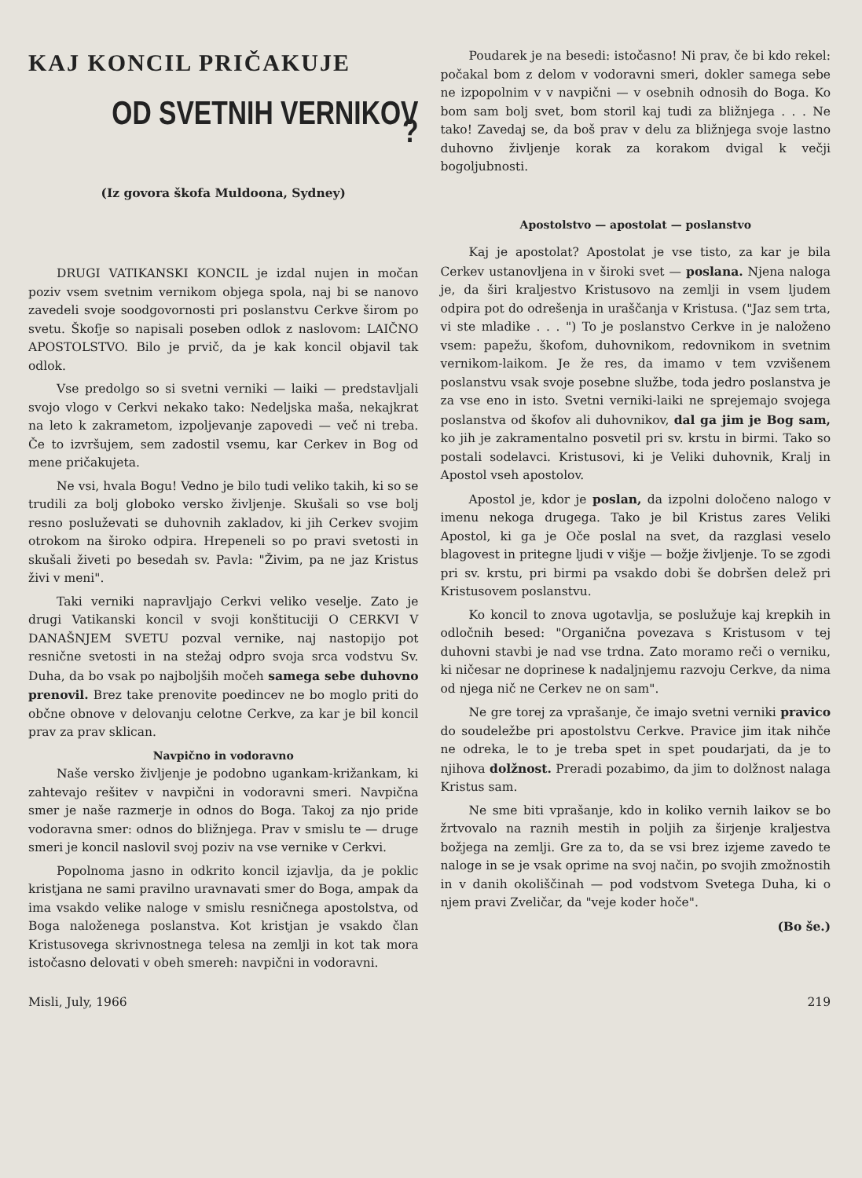KAJ KONCIL PRIČAKUJE
OD SVETNIH VERNIKOV ?
(Iz govora škofa Muldoona, Sydney)
DRUGI VATIKANSKI KONCIL je izdal nujen in močan poziv vsem svetnim vernikom objega spola, naj bi se nanovo zavedeli svoje soodgovornosti pri poslanstvu Cerkve širom po svetu. Škofje so napisali poseben odlok z naslovom: LAIČNO APOSTOLSTVO. Bilo je prvič, da je kak koncil objavil tak odlok.
Vse predolgo so si svetni verniki — laiki — predstavljali svojo vlogo v Cerkvi nekako tako: Nedeljska maša, nekajkrat na leto k zakrametom, izpoljevanje zapovedi — več ni treba. Če to izvršujem, sem zadostil vsemu, kar Cerkev in Bog od mene pričakujeta.
Ne vsi, hvala Bogu! Vedno je bilo tudi veliko takih, ki so se trudili za bolj globoko versko življenje. Skušali so vse bolj resno posluževati se duhovnih zakladov, ki jih Cerkev svojim otrokom na široko odpira. Hrepeneli so po pravi svetosti in skušali živeti po besedah sv. Pavla: "Živim, pa ne jaz Kristus živi v meni".
Taki verniki napravljajo Cerkvi veliko veselje. Zato je drugi Vatikanski koncil v svoji konštituciji O CERKVI V DANAŠNJEM SVETU pozval vernike, naj nastopijo pot resnične svetosti in na stežaj odpro svoja srca vodstvu Sv. Duha, da bo vsak po najboljših močeh samega sebe duhovno prenovil. Brez take prenovite poedincev ne bo moglo priti do občne obnove v delovanju celotne Cerkve, za kar je bil koncil prav za prav sklican.
Navpično in vodoravno
Naše versko življenje je podobno ugankam-križankam, ki zahtevajo rešitev v navpični in vodoravni smeri. Navpična smer je naše razmerje in odnos do Boga. Takoj za njo pride vodoravna smer: odnos do bližnjega. Prav v smislu te — druge smeri je koncil naslovil svoj poziv na vse vernike v Cerkvi.
Popolnoma jasno in odkrito koncil izjavlja, da je poklic kristjana ne sami pravilno uravnavati smer do Boga, ampak da ima vsakdo velike naloge v smislu resničnega apostolstva, od Boga naloženega poslanstva. Kot kristjan je vsakdo član Kristusovega skrivnostnega telesa na zemlji in kot tak mora istočasno delovati v obeh smereh: navpični in vodoravni.
Poudarek je na besedi: istočasno! Ni prav, če bi kdo rekel: počakal bom z delom v vodoravni smeri, dokler samega sebe ne izpopolnim v v navpični — v osebnih odnosih do Boga. Ko bom sam bolj svet, bom storil kaj tudi za bližnjega . . . Ne tako! Zavedaj se, da boš prav v delu za bližnjega svoje lastno duhovno življenje korak za korakom dvigal k večji bogoljubnosti.
Apostolstvo — apostolat — poslanstvo
Kaj je apostolat? Apostolat je vse tisto, za kar je bila Cerkev ustanovljena in v široki svet — poslana. Njena naloga je, da širi kraljestvo Kristusovo na zemlji in vsem ljudem odpira pot do odrešenja in uraščanja v Kristusa. ("Jaz sem trta, vi ste mladike . . . ") To je poslanstvo Cerkve in je naloženo vsem: papežu, škofom, duhovnikom, redovnikom in svetnim vernikom-laikom. Je že res, da imamo v tem vzvišenem poslanstvu vsak svoje posebne službe, toda jedro poslanstva je za vse eno in isto. Svetni verniki-laiki ne sprejemajo svojega poslanstva od škofov ali duhovnikov, dal ga jim je Bog sam, ko jih je zakramentalno posvetil pri sv. krstu in birmi. Tako so postali sodelavci. Kristusovi, ki je Veliki duhovnik, Kralj in Apostol vseh apostolov.
Apostol je, kdor je poslan, da izpolni določeno nalogo v imenu nekoga drugega. Tako je bil Kristus zares Veliki Apostol, ki ga je Oče poslal na svet, da razglasi veselo blagovest in pritegne ljudi v višje — božje življenje. To se zgodi pri sv. krstu, pri birmi pa vsakdo dobi še dobršen delež pri Kristusovem poslanstvu.
Ko koncil to znova ugotavlja, se poslužuje kaj krepkih in odločnih besed: "Organična povezava s Kristusom v tej duhovni stavbi je nad vse trdna. Zato moramo reči o verniku, ki ničesar ne doprinese k nadaljnjemu razvoju Cerkve, da nima od njega nič ne Cerkev ne on sam".
Ne gre torej za vprašanje, če imajo svetni verniki pravico do soudeležbe pri apostolstvu Cerkve. Pravice jim itak nihče ne odreka, le to je treba spet in spet poudarjati, da je to njihova dolžnost. Preradi pozabimo, da jim to dolžnost nalaga Kristus sam.
Ne sme biti vprašanje, kdo in koliko vernih laikov se bo žrtvovalo na raznih mestih in poljih za širjenje kraljestva božjega na zemlji. Gre za to, da se vsi brez izjeme zavedo te naloge in se je vsak oprime na svoj način, po svojih zmožnostih in v danih okoliščinah — pod vodstvom Svetega Duha, ki o njem pravi Zveličar, da "veje koder hoče".
(Bo še.)
Misli, July, 1966 219